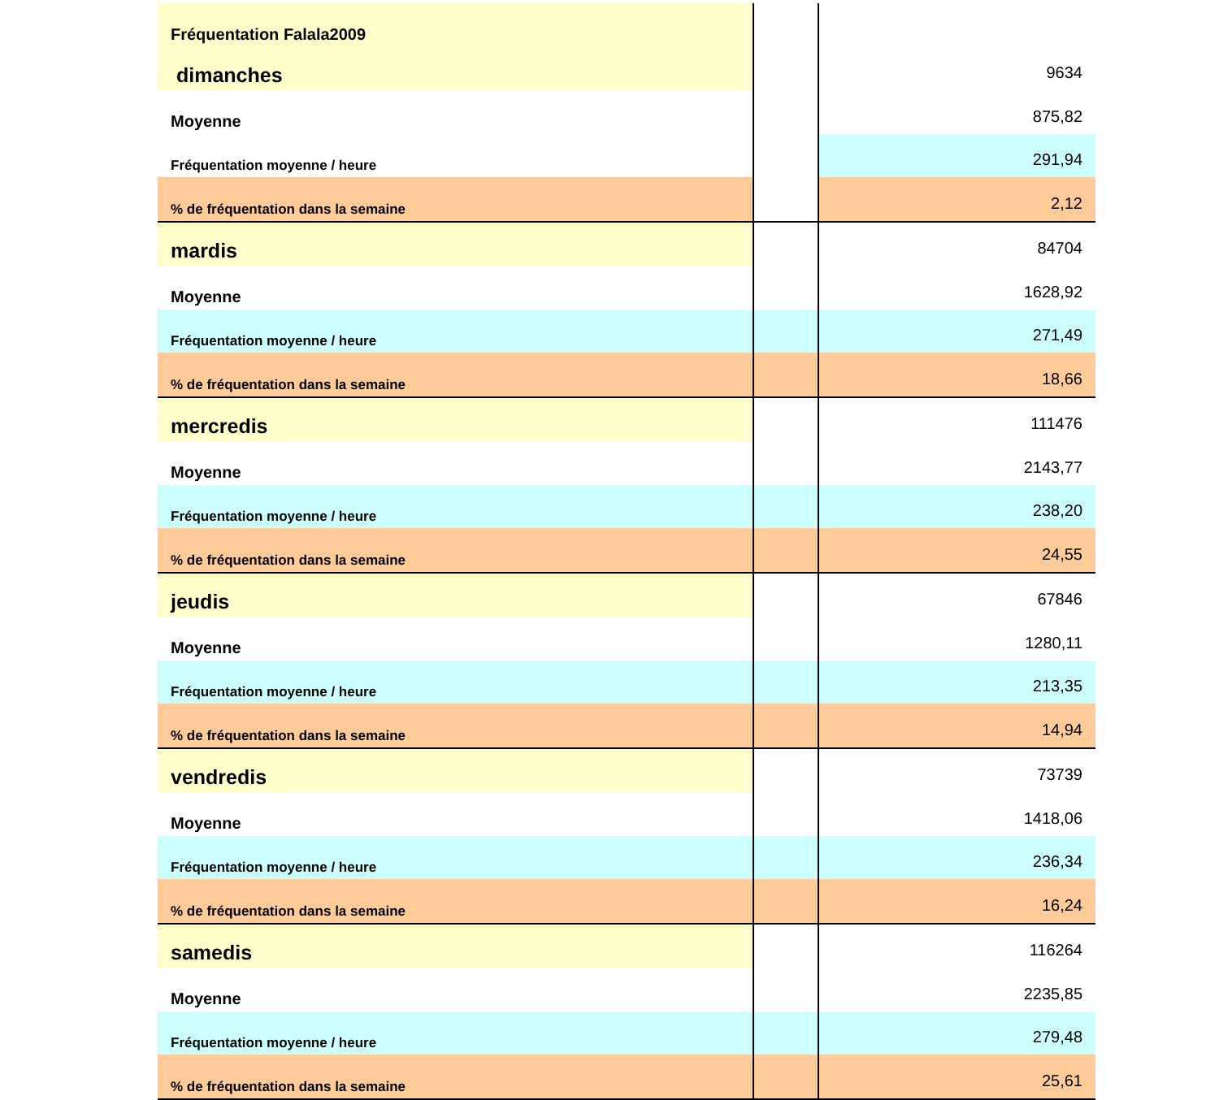| Fréquentation Falala2009 | | |
| dimanches | | 9634 |
| Moyenne | | 875,82 |
| Fréquentation moyenne / heure | | 291,94 |
| % de fréquentation dans la semaine | | 2,12 |
| mardis | | 84704 |
| Moyenne | | 1628,92 |
| Fréquentation moyenne / heure | | 271,49 |
| % de fréquentation dans la semaine | | 18,66 |
| mercredis | | 111476 |
| Moyenne | | 2143,77 |
| Fréquentation moyenne / heure | | 238,20 |
| % de fréquentation dans la semaine | | 24,55 |
| jeudis | | 67846 |
| Moyenne | | 1280,11 |
| Fréquentation moyenne / heure | | 213,35 |
| % de fréquentation dans la semaine | | 14,94 |
| vendredis | | 73739 |
| Moyenne | | 1418,06 |
| Fréquentation moyenne / heure | | 236,34 |
| % de fréquentation dans la semaine | | 16,24 |
| samedis | | 116264 |
| Moyenne | | 2235,85 |
| Fréquentation moyenne / heure | | 279,48 |
| % de fréquentation dans la semaine | | 25,61 |